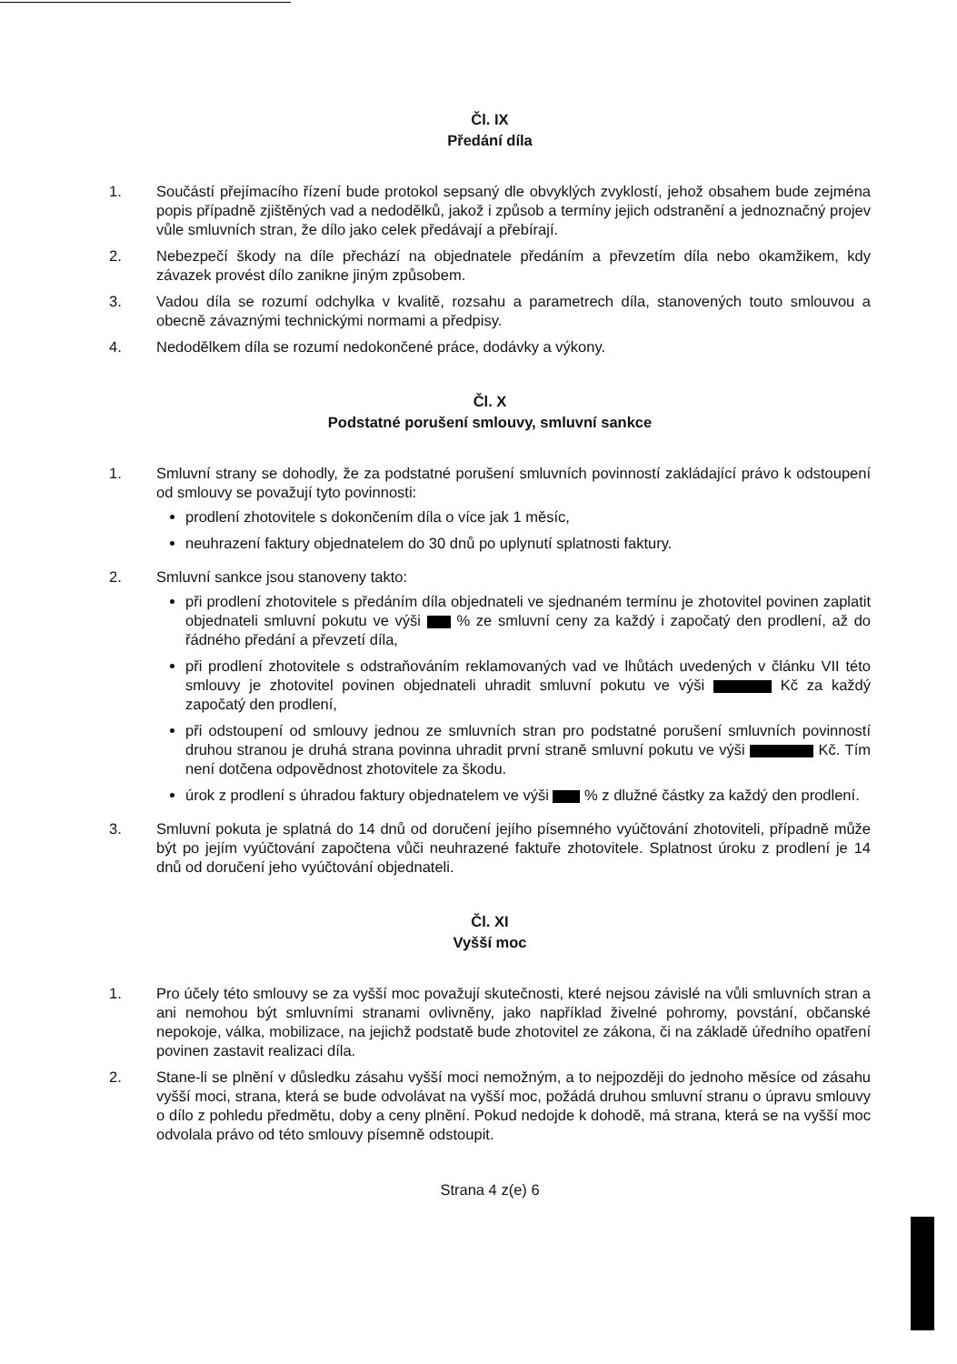Čl. IX
Předání díla
1. Součástí přejímacího řízení bude protokol sepsaný dle obvyklých zvyklostí, jehož obsahem bude zejména popis případně zjištěných vad a nedodělků, jakož i způsob a termíny jejich odstranění a jednoznačný projev vůle smluvních stran, že dílo jako celek předávají a přebírají.
2. Nebezpečí škody na díle přechází na objednatele předáním a převzetím díla nebo okamžikem, kdy závazek provést dílo zanikne jiným způsobem.
3. Vadou díla se rozumí odchylka v kvalitě, rozsahu a parametrech díla, stanovených touto smlouvou a obecně závaznými technickými normami a předpisy.
4. Nedodělkem díla se rozumí nedokončené práce, dodávky a výkony.
Čl. X
Podstatné porušení smlouvy, smluvní sankce
1. Smluvní strany se dohodly, že za podstatné porušení smluvních povinností zakládající právo k odstoupení od smlouvy se považují tyto povinnosti:
prodlení zhotovitele s dokončením díla o více jak 1 měsíc,
neuhrazení faktury objednatelem do 30 dnů po uplynutí splatnosti faktury.
2. Smluvní sankce jsou stanoveny takto:
při prodlení zhotovitele s předáním díla objednateli ve sjednaném termínu je zhotovitel povinen zaplatit objednateli smluvní pokutu ve výši % ze smluvní ceny za každý i započatý den prodlení, až do řádného předání a převzetí díla,
při prodlení zhotovitele s odstraňováním reklamovaných vad ve lhůtách uvedených v článku VII této smlouvy je zhotovitel povinen objednateli uhradit smluvní pokutu ve výši Kč za každý započatý den prodlení,
při odstoupení od smlouvy jednou ze smluvních stran pro podstatné porušení smluvních povinností druhou stranou je druhá strana povinna uhradit první straně smluvní pokutu ve výši Kč. Tím není dotčena odpovědnost zhotovitele za škodu.
úrok z prodlení s úhradou faktury objednatelem ve výši % z dlužné částky za každý den prodlení.
3. Smluvní pokuta je splatná do 14 dnů od doručení jejího písemného vyúčtování zhotoviteli, případně může být po jejím vyúčtování započtena vůči neuhrazené faktuře zhotovitele. Splatnost úroku z prodlení je 14 dnů od doručení jeho vyúčtování objednateli.
Čl. XI
Vyšší moc
1. Pro účely této smlouvy se za vyšší moc považují skutečnosti, které nejsou závislé na vůli smluvních stran a ani nemohou být smluvními stranami ovlivněny, jako například živelné pohromy, povstání, občanské nepokoje, válka, mobilizace, na jejichž podstatě bude zhotovitel ze zákona, či na základě úředního opatření povinen zastavit realizaci díla.
2. Stane-li se plnění v důsledku zásahu vyšší moci nemožným, a to nejpozději do jednoho měsíce od zásahu vyšší moci, strana, která se bude odvolávat na vyšší moc, požádá druhou smluvní stranu o úpravu smlouvy o dílo z pohledu předmětu, doby a ceny plnění. Pokud nedojde k dohodě, má strana, která se na vyšší moc odvolala právo od této smlouvy písemně odstoupit.
Strana 4 z(e) 6